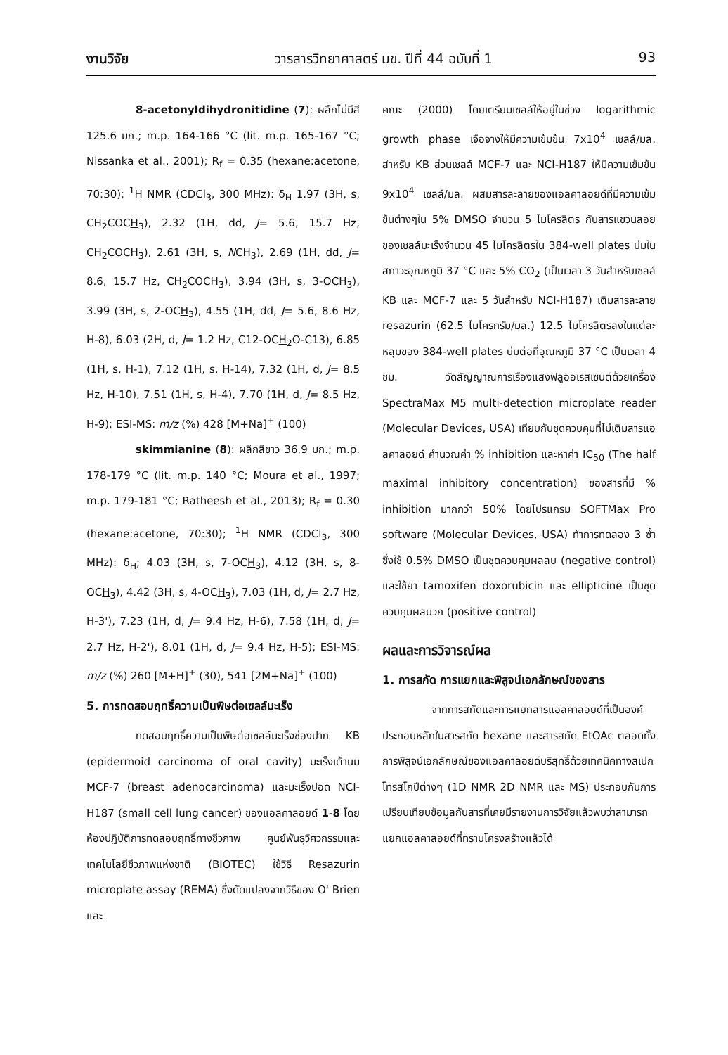งานวิจัย วารสารวิทยาศาสตร์ มข. ปีที่ 44 ฉบับที่ 1 93
8-acetonyldihydronitidine (7): ผลึกไม่มีสี 125.6 มก.; m.p. 164-166 °C (lit. m.p. 165-167 °C; Nissanka et al., 2001); R<sub>f</sub> = 0.35 (hexane:acetone, 70:30); <sup>1</sup>H NMR (CDCl<sub>3</sub>, 300 MHz): δ<sub>H</sub> 1.97 (3H, s, CH<sub>2</sub>COCH<sub>3</sub>), 2.32 (1H, dd, J= 5.6, 15.7 Hz, CH<sub>2</sub>COCH<sub>3</sub>), 2.61 (3H, s, NCH<sub>3</sub>), 2.69 (1H, dd, J= 8.6, 15.7 Hz, CH<sub>2</sub>COCH<sub>3</sub>), 3.94 (3H, s, 3-OCH<sub>3</sub>), 3.99 (3H, s, 2-OCH<sub>3</sub>), 4.55 (1H, dd, J= 5.6, 8.6 Hz, H-8), 6.03 (2H, d, J= 1.2 Hz, C12-OCH<sub>2</sub>O-C13), 6.85 (1H, s, H-1), 7.12 (1H, s, H-14), 7.32 (1H, d, J= 8.5 Hz, H-10), 7.51 (1H, s, H-4), 7.70 (1H, d, J= 8.5 Hz, H-9); ESI-MS: m/z (%) 428 [M+Na]<sup>+</sup> (100)
skimmianine (8): ผลึกสีขาว 36.9 มก.; m.p. 178-179 °C (lit. m.p. 140 °C; Moura et al., 1997; m.p. 179-181 °C; Ratheesh et al., 2013); R<sub>f</sub> = 0.30 (hexane:acetone, 70:30); <sup>1</sup>H NMR (CDCl<sub>3</sub>, 300 MHz): δ<sub>H</sub>; 4.03 (3H, s, 7-OCH<sub>3</sub>), 4.12 (3H, s, 8-OCH<sub>3</sub>), 4.42 (3H, s, 4-OCH<sub>3</sub>), 7.03 (1H, d, J= 2.7 Hz, H-3'), 7.23 (1H, d, J= 9.4 Hz, H-6), 7.58 (1H, d, J= 2.7 Hz, H-2'), 8.01 (1H, d, J= 9.4 Hz, H-5); ESI-MS: m/z (%) 260 [M+H]<sup>+</sup> (30), 541 [2M+Na]<sup>+</sup> (100)
5. การทดสอบฤทธิ์ความเป็นพิษต่อเซลล์มะเร็ง
ทดสอบฤทธิ์ความเป็นพิษต่อเซลล์มะเร็งช่องปาก KB (epidermoid carcinoma of oral cavity) มะเร็งเต้านม MCF-7 (breast adenocarcinoma) และมะเร็งปอด NCI-H187 (small cell lung cancer) ของแอลคาลอยด์ 1-8 โดยห้องปฏิบัติการทดสอบฤทธิ์ทางชีวภาพ ศูนย์พันธุวิศวกรรมและเทคโนโลยีชีวภาพแห่งชาติ (BIOTEC) ใช้วิธี Resazurin microplate assay (REMA) ซึ่งดัดแปลงจากวิธีของ O' Brien และ
คณะ (2000) โดยเตรียมเซลล์ให้อยู่ในช่วง logarithmic growth phase เจือจางให้มีความเข้มข้น 7x10<sup>4</sup> เซลล์/มล. สำหรับ KB ส่วนเซลล์ MCF-7 และ NCI-H187 ให้มีความเข้มข้น 9x10<sup>4</sup> เซลล์/มล. ผสมสารละลายของแอลคาลอยด์ที่มีความเข้มข้นต่างๆใน 5% DMSO จำนวน 5 ไมโครลิตร กับสารแขวนลอยของเซลล์มะเร็งจำนวน 45 ไมโครลิตรใน 384-well plates บ่มในสภาวะอุณหภูมิ 37 °C และ 5% CO<sub>2</sub> (เป็นเวลา 3 วันสำหรับเซลล์ KB และ MCF-7 และ 5 วันสำหรับ NCI-H187) เติมสารละลาย resazurin (62.5 ไมโครกรัม/มล.) 12.5 ไมโครลิตรลงในแต่ละหลุมของ 384-well plates บ่มต่อที่อุณหภูมิ 37 °C เป็นเวลา 4 ชม. วัดสัญญาณการเรืองแสงฟลูออเรสเซนต์ด้วยเครื่อง SpectraMax M5 multi-detection microplate reader (Molecular Devices, USA) เทียบกับชุดควบคุมที่ไม่เติมสารแอลคาลอยด์ คำนวณค่า % inhibition และหาค่า IC<sub>50</sub> (The half maximal inhibitory concentration) ของสารที่มี % inhibition มากกว่า 50% โดยโปรแกรม SOFTMax Pro software (Molecular Devices, USA) ทำการทดลอง 3 ซ้ำ ซึ่งใช้ 0.5% DMSO เป็นชุดควบคุมผลลบ (negative control) และใช้ยา tamoxifen doxorubicin และ ellipticine เป็นชุดควบคุมผลบวก (positive control)
ผลและการวิจารณ์ผล
1. การสกัด การแยกและพิสูจน์เอกลักษณ์ของสาร
จากการสกัดและการแยกสารแอลคาลอยด์ที่เป็นองค์ประกอบหลักในสารสกัด hexane และสารสกัด EtOAc ตลอดทั้งการพิสูจน์เอกลักษณ์ของแอลคาลอยด์บริสุทธิ์ด้วยเทคนิคทางสเปกโทรสโกปีต่างๆ (1D NMR 2D NMR และ MS) ประกอบกับการเปรียบเทียบข้อมูลกับสารที่เคยมีรายงานการวิจัยแล้วพบว่าสามารถแยกแอลคาลอยด์ที่ทราบโครงสร้างแล้วได้